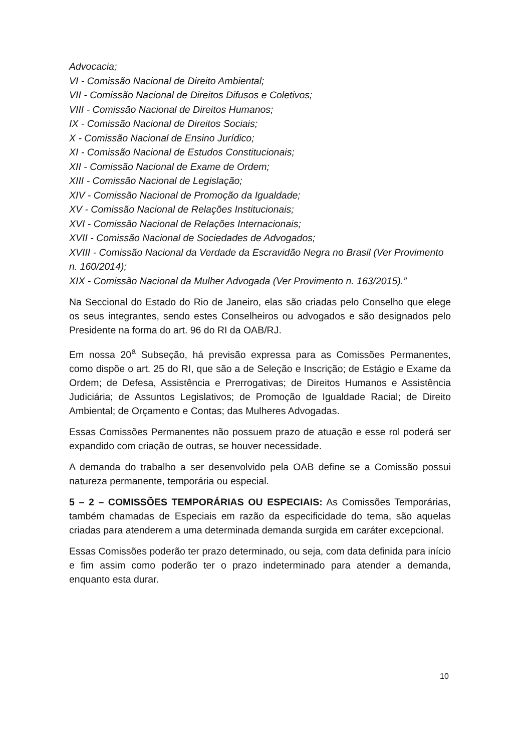Advocacia;
VI - Comissão Nacional de Direito Ambiental;
VII - Comissão Nacional de Direitos Difusos e Coletivos;
VIII - Comissão Nacional de Direitos Humanos;
IX - Comissão Nacional de Direitos Sociais;
X - Comissão Nacional de Ensino Jurídico;
XI - Comissão Nacional de Estudos Constitucionais;
XII - Comissão Nacional de Exame de Ordem;
XIII - Comissão Nacional de Legislação;
XIV - Comissão Nacional de Promoção da Igualdade;
XV - Comissão Nacional de Relações Institucionais;
XVI - Comissão Nacional de Relações Internacionais;
XVII - Comissão Nacional de Sociedades de Advogados;
XVIII - Comissão Nacional da Verdade da Escravidão Negra no Brasil (Ver Provimento n. 160/2014);
XIX - Comissão Nacional da Mulher Advogada (Ver Provimento n. 163/2015).”
Na Seccional do Estado do Rio de Janeiro, elas são criadas pelo Conselho que elege os seus integrantes, sendo estes Conselheiros ou advogados e são designados pelo Presidente na forma do art. 96 do RI da OAB/RJ.
Em nossa 20<sup>a</sup> Subseção, há previsão expressa para as Comissões Permanentes, como dispõe o art. 25 do RI, que são a de Seleção e Inscrição; de Estágio e Exame da Ordem; de Defesa, Assistência e Prerrogativas; de Direitos Humanos e Assistência Judiciária; de Assuntos Legislativos; de Promoção de Igualdade Racial; de Direito Ambiental; de Orçamento e Contas; das Mulheres Advogadas.
Essas Comissões Permanentes não possuem prazo de atuação e esse rol poderá ser expandido com criação de outras, se houver necessidade.
A demanda do trabalho a ser desenvolvido pela OAB define se a Comissão possui natureza permanente, temporária ou especial.
5 – 2 – COMISSÕES TEMPORÁRIAS OU ESPECIAIS: As Comissões Temporárias, também chamadas de Especiais em razão da especificidade do tema, são aquelas criadas para atenderem a uma determinada demanda surgida em caráter excepcional.
Essas Comissões poderão ter prazo determinado, ou seja, com data definida para início e fim assim como poderão ter o prazo indeterminado para atender a demanda, enquanto esta durar.
10